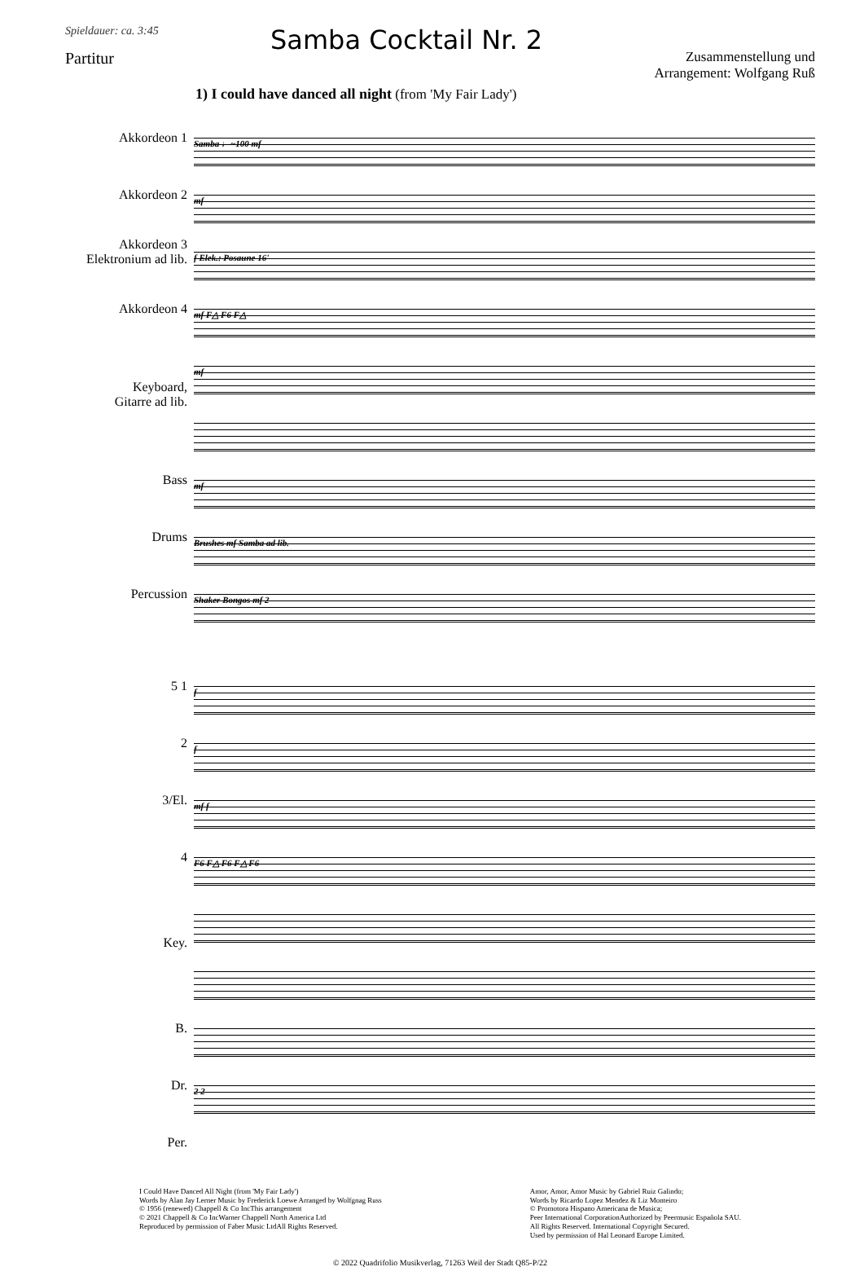Spieldauer: ca. 3:45
Partitur
Samba Cocktail Nr. 2
Zusammenstellung und
Arrangement: Wolfgang Ruß
1) I could have danced all night (from 'My Fair Lady')
Akkordeon 1
Akkordeon 2
Akkordeon 3
Elektronium ad lib.
Akkordeon 4
Keyboard,
Gitarre ad lib.
Bass
Drums
Percussion
Samba ♩~100 mf
mf
f Elek.: Posaune 16'
mf F△ F6 F△
mf
mf
Brushes mf Samba ad lib.
Shaker Bongos mf 2
5 1
2
3/El.
4
Key.
B.
Dr.
Per.
f
f
mf f
F6 F△ F6 F△ F6
2 2
I Could Have Danced All Night (from 'My Fair Lady')
Words by Alan Jay Lerner Music by Frederick Loewe Arranged by Wolfgnag Russ
© 1956 (renewed) Chappell & Co IncThis arrangement
© 2021 Chappell & Co IncWarner Chappell North America Ltd
Reproduced by permission of Faber Music LtdAll Rights Reserved.
Amor, Amor, Amor Music by Gabriel Ruiz Galindo;
Words by Ricardo Lopez Mendez & Liz Monteiro
© Promotora Hispano Americana de Musica;
Peer International CorporationAuthorized by Peermusic Española SAU.
All Rights Reserved. International Copyright Secured.
Used by permission of Hal Leonard Europe Limited.
© 2022 Quadrifolio Musikverlag, 71263 Weil der Stadt Q85-P/22